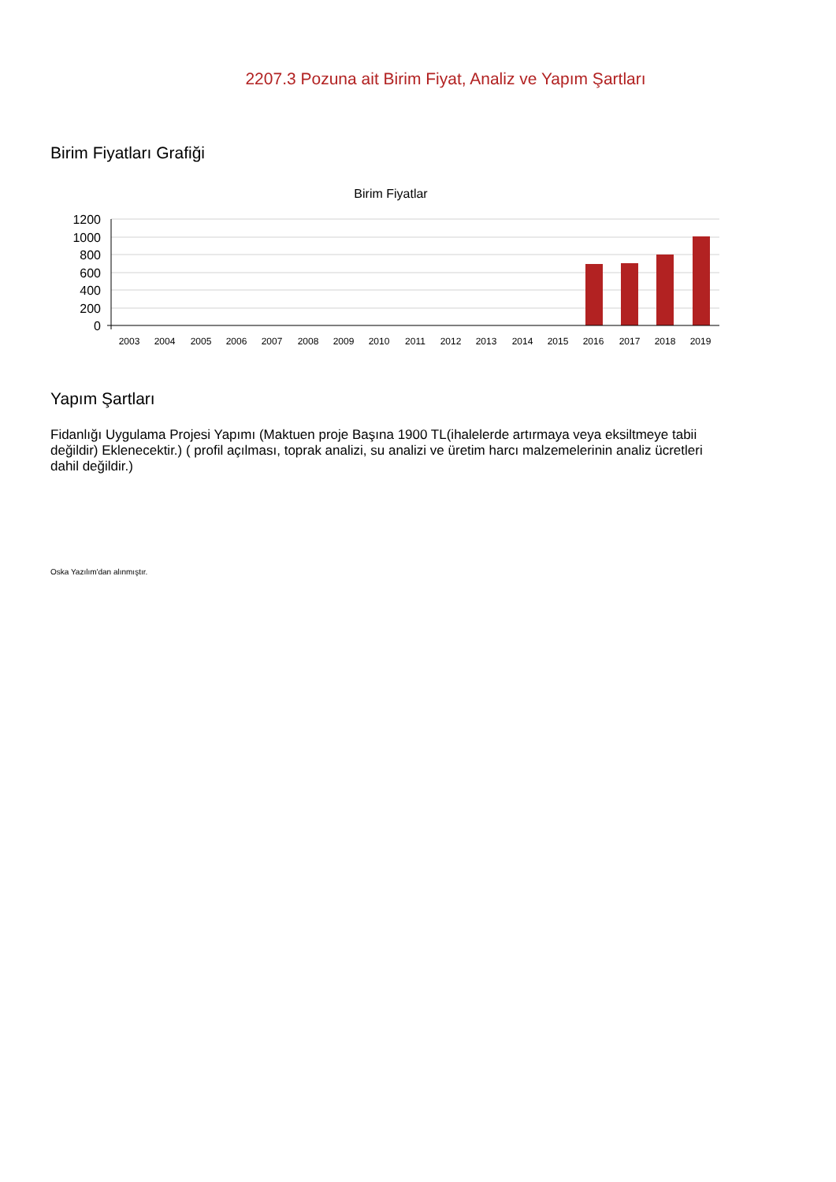2207.3 Pozuna ait Birim Fiyat, Analiz ve Yapım Şartları
Birim Fiyatları Grafiği
Birim Fiyatlar
1200
1000
800
600
400
200
0
2003
2004
2005
2006
2007
2008
2009
2010
2011
2012
2013
2014
2015
2016
2017
2018
2019
Yapım Şartları
Fidanlığı Uygulama Projesi Yapımı (Maktuen proje Başına 1900 TL(ihalelerde artırmaya veya eksiltmeye tabii değildir) Eklenecektir.) ( profil açılması, toprak analizi, su analizi ve üretim harcı malzemelerinin analiz ücretleri dahil değildir.)
Oska Yazılım'dan alınmıştır.